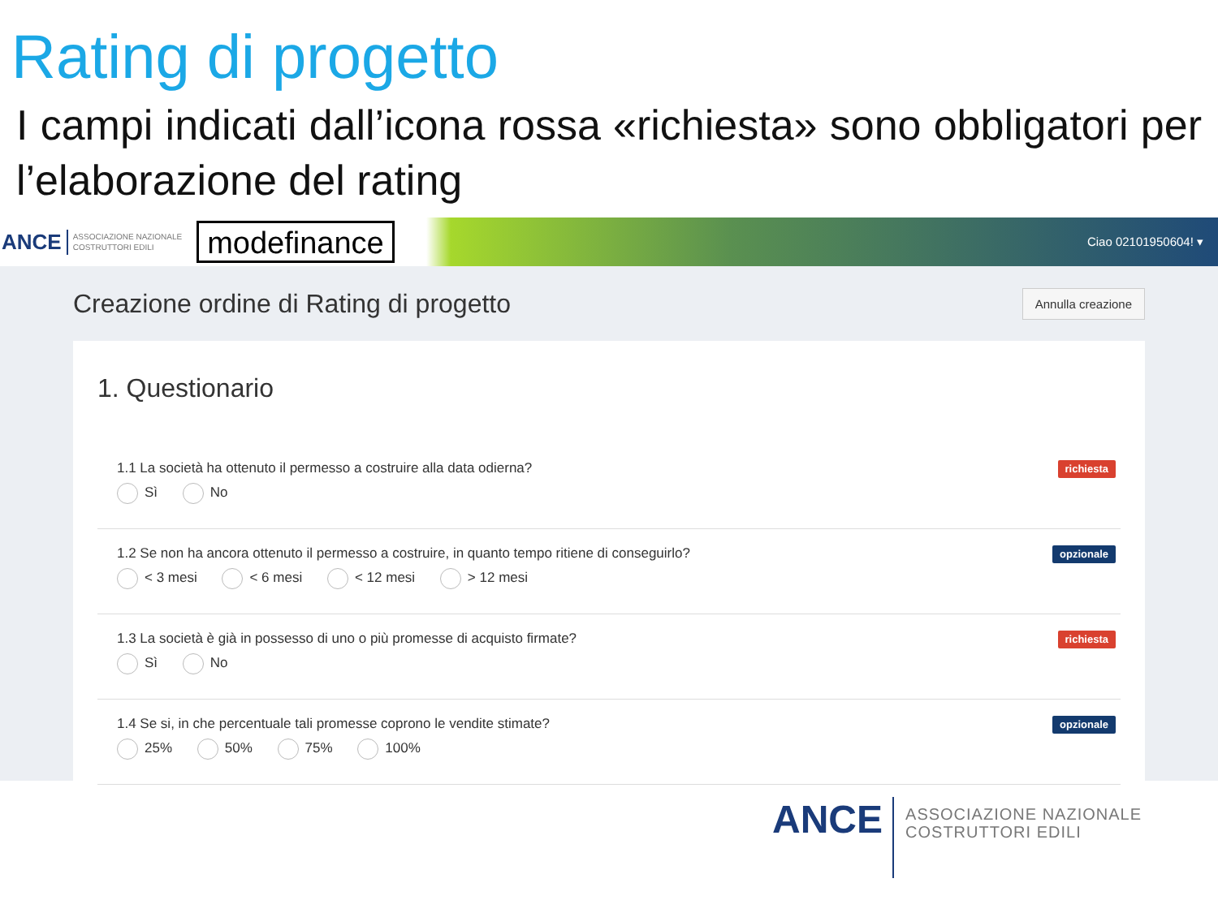Rating di progetto
I campi indicati dall’icona rossa «richiesta» sono obbligatori per l’elaborazione del rating
ANCE ASSOCIAZIONE NAZIONALE
COSTRUTTORI EDILI modefinance Ciao 02101950604! ▾
Creazione ordine di Rating di progetto
Annulla creazione
1. Questionario
1.1 La società ha ottenuto il permesso a costruire alla data odierna?
Sì No
richiesta
1.2 Se non ha ancora ottenuto il permesso a costruire, in quanto tempo ritiene di conseguirlo?
< 3 mesi < 6 mesi < 12 mesi > 12 mesi
opzionale
1.3 La società è già in possesso di uno o più promesse di acquisto firmate?
Sì No
richiesta
1.4 Se si, in che percentuale tali promesse coprono le vendite stimate?
25% 50% 75% 100%
opzionale
ANCE ASSOCIAZIONE NAZIONALE
COSTRUTTORI EDILI